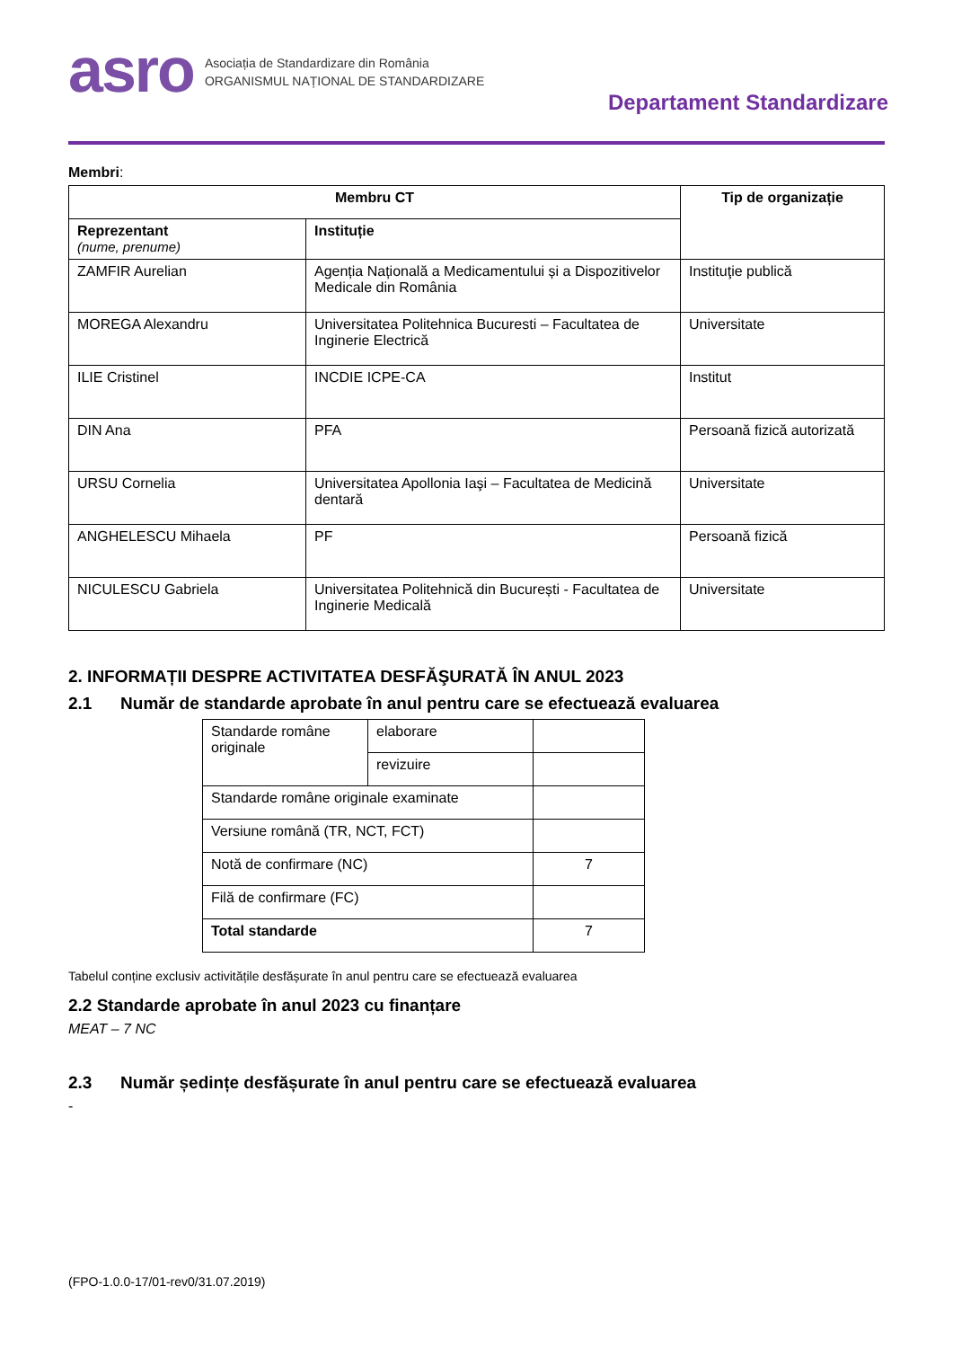asro
Asociația de Standardizare din România
ORGANISMUL NAȚIONAL DE STANDARDIZARE
Departament Standardizare
Membri:
| Membru CT | | Tip de organizație |
| --- | --- | --- |
| Reprezentant (nume, prenume) | Instituție | |
| ZAMFIR Aurelian | Agenția Națională a Medicamentului și a Dispozitivelor Medicale din România | Instituţie publică |
| MOREGA Alexandru | Universitatea Politehnica Bucuresti – Facultatea de Inginerie Electrică | Universitate |
| ILIE Cristinel | INCDIE ICPE-CA | Institut |
| DIN Ana | PFA | Persoană fizică autorizată |
| URSU Cornelia | Universitatea Apollonia Iaşi – Facultatea de Medicină dentară | Universitate |
| ANGHELESCU Mihaela | PF | Persoană fizică |
| NICULESCU Gabriela | Universitatea Politehnică din București - Facultatea de Inginerie Medicală | Universitate |
2. INFORMAȚII DESPRE ACTIVITATEA DESFĂŞURATĂ ÎN ANUL 2023
2.1 Număr de standarde aprobate în anul pentru care se efectuează evaluarea
| Standarde române originale | elaborare | |
| | revizuire | |
| Standarde române originale examinate | | |
| Versiune română (TR, NCT, FCT) | | |
| Notă de confirmare (NC) | | 7 |
| Filă de confirmare (FC) | | |
| Total standarde | | 7 |
Tabelul conține exclusiv activitățile desfășurate în anul pentru care se efectuează evaluarea
2.2 Standarde aprobate în anul 2023 cu finanțare
MEAT – 7 NC
2.3 Număr ședințe desfășurate în anul pentru care se efectuează evaluarea
-
(FPO-1.0.0-17/01-rev0/31.07.2019)